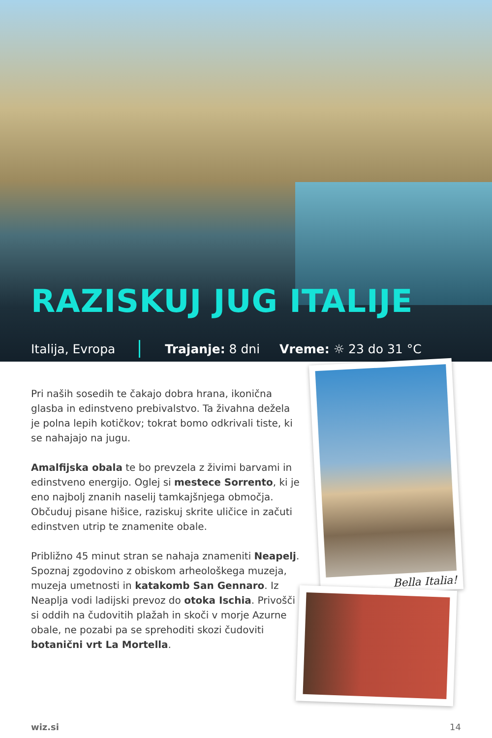RAZISKUJ JUG ITALIJE
Italija, Evropa Trajanje: 8 dni Vreme: ☼ 23 do 31 °C
Pri naših sosedih te čakajo dobra hrana, ikonična glasba in edinstveno prebivalstvo. Ta živahna dežela je polna lepih kotičkov; tokrat bomo odkrivali tiste, ki se nahajajo na jugu.
Amalfijska obala te bo prevzela z živimi barvami in edinstveno energijo. Oglej si mestece Sorrento, ki je eno najbolj znanih naselij tamkajšnjega območja. Občuduj pisane hišice, raziskuj skrite uličice in začuti edinstven utrip te znamenite obale.
Približno 45 minut stran se nahaja znameniti Neapelj. Spoznaj zgodovino z obiskom arheološkega muzeja, muzeja umetnosti in katakomb San Gennaro. Iz Neaplja vodi ladijski prevoz do otoka Ischia. Privošči si oddih na čudovitih plažah in skoči v morje Azurne obale, ne pozabi pa se sprehoditi skozi čudoviti botanični vrt La Mortella.
Bella Italia!
wiz.si 14